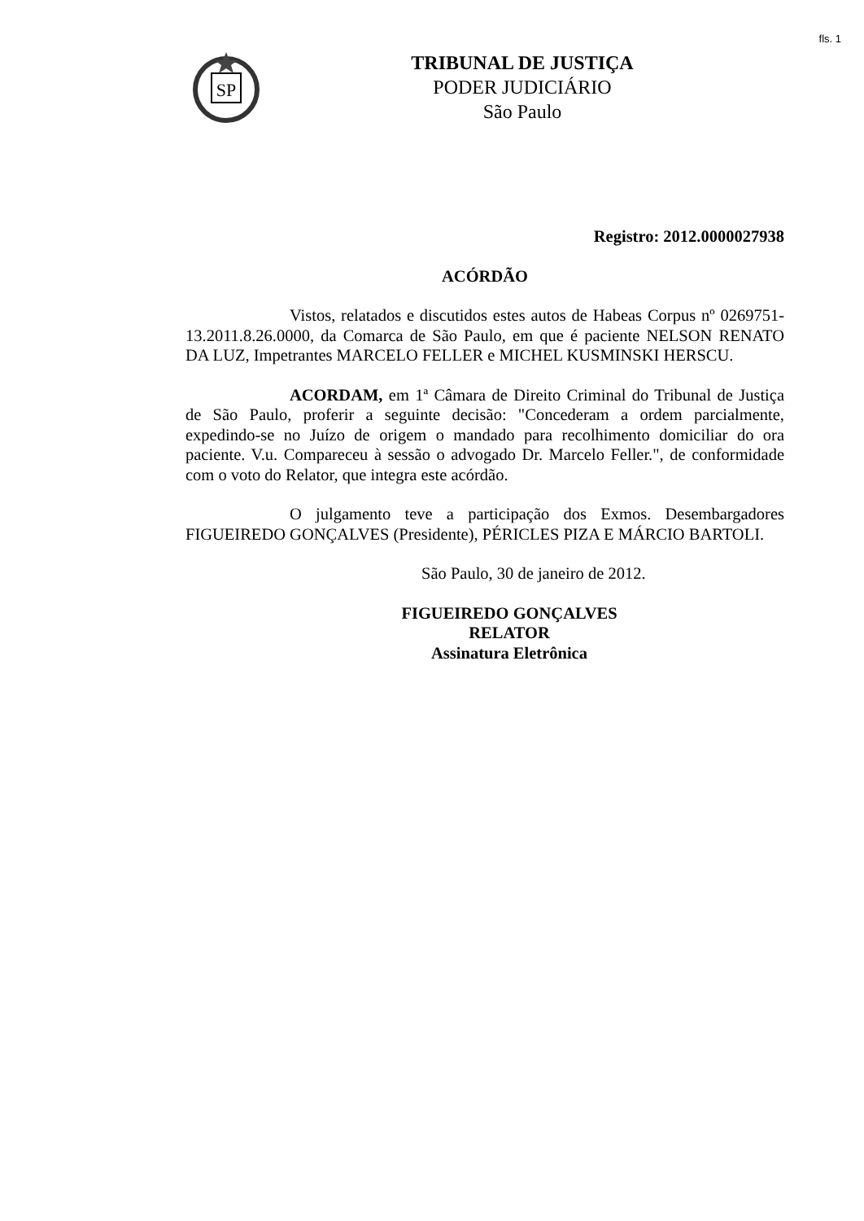fls. 1
SP
TRIBUNAL DE JUSTIÇA
PODER JUDICIÁRIO
São Paulo
Registro: 2012.0000027938
ACÓRDÃO
Vistos, relatados e discutidos estes autos de Habeas Corpus nº 0269751-13.2011.8.26.0000, da Comarca de São Paulo, em que é paciente NELSON RENATO DA LUZ, Impetrantes MARCELO FELLER e MICHEL KUSMINSKI HERSCU.
ACORDAM, em 1ª Câmara de Direito Criminal do Tribunal de Justiça de São Paulo, proferir a seguinte decisão: "Concederam a ordem parcialmente, expedindo-se no Juízo de origem o mandado para recolhimento domiciliar do ora paciente. V.u. Compareceu à sessão o advogado Dr. Marcelo Feller.", de conformidade com o voto do Relator, que integra este acórdão.
O julgamento teve a participação dos Exmos. Desembargadores FIGUEIREDO GONÇALVES (Presidente), PÉRICLES PIZA E MÁRCIO BARTOLI.
São Paulo, 30 de janeiro de 2012.
FIGUEIREDO GONÇALVES
RELATOR
Assinatura Eletrônica